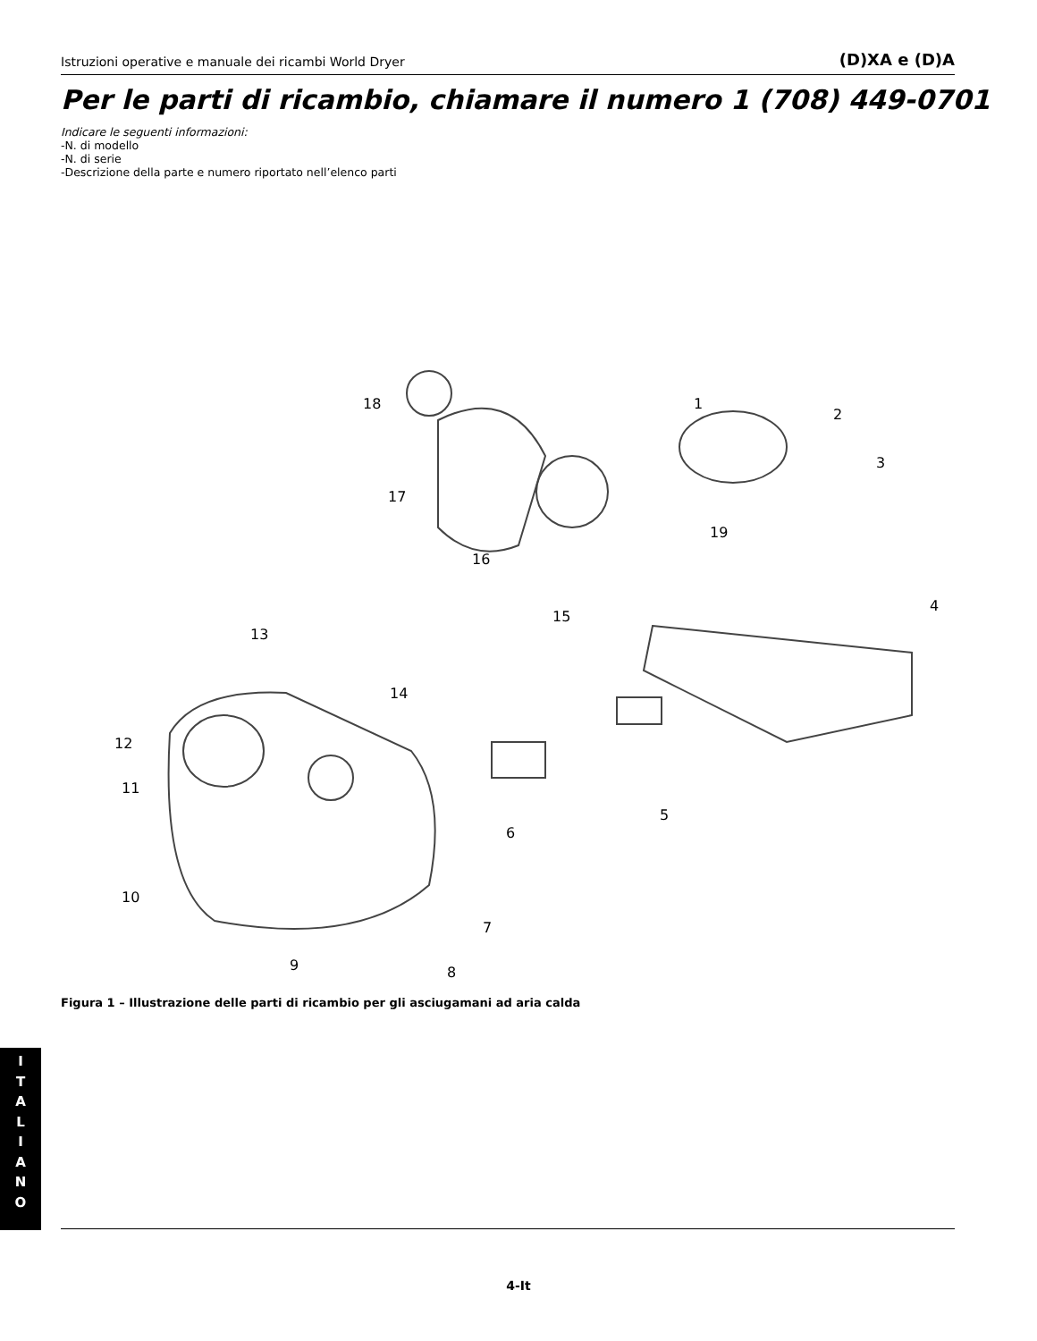Istruzioni operative e manuale dei ricambi World Dryer (D)XA e (D)A
Per le parti di ricambio, chiamare il numero 1 (708) 449-0701
Indicare le seguenti informazioni:
-N. di modello
-N. di serie
-Descrizione della parte e numero riportato nell’elenco parti
1
2
3
4
5
6
7
8 9
10
11
12
13
14
15
16
17
18
19
Figura 1 – Illustrazione delle parti di ricambio per gli asciugamani ad aria calda
I
T
A
L
I
A
N
O
4-It